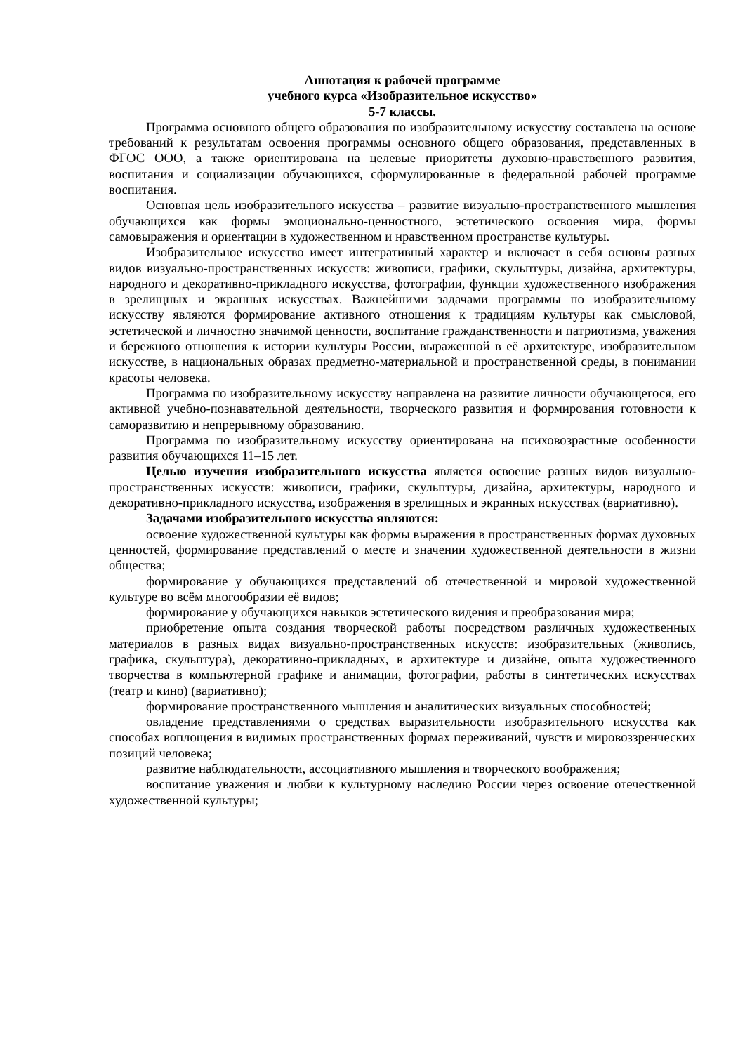Аннотация к рабочей программе
учебного курса «Изобразительное искусство»
5-7 классы.
Программа основного общего образования по изобразительному искусству составлена на основе требований к результатам освоения программы основного общего образования, представленных в ФГОС ООО, а также ориентирована на целевые приоритеты духовно-нравственного развития, воспитания и социализации обучающихся, сформулированные в федеральной рабочей программе воспитания.
Основная цель изобразительного искусства – развитие визуально-пространственного мышления обучающихся как формы эмоционально-ценностного, эстетического освоения мира, формы самовыражения и ориентации в художественном и нравственном пространстве культуры.
Изобразительное искусство имеет интегративный характер и включает в себя основы разных видов визуально-пространственных искусств: живописи, графики, скульптуры, дизайна, архитектуры, народного и декоративно-прикладного искусства, фотографии, функции художественного изображения в зрелищных и экранных искусствах. Важнейшими задачами программы по изобразительному искусству являются формирование активного отношения к традициям культуры как смысловой, эстетической и личностно значимой ценности, воспитание гражданственности и патриотизма, уважения и бережного отношения к истории культуры России, выраженной в её архитектуре, изобразительном искусстве, в национальных образах предметно-материальной и пространственной среды, в понимании красоты человека.
Программа по изобразительному искусству направлена на развитие личности обучающегося, его активной учебно-познавательной деятельности, творческого развития и формирования готовности к саморазвитию и непрерывному образованию.
Программа по изобразительному искусству ориентирована на психовозрастные особенности развития обучающихся 11–15 лет.
Целью изучения изобразительного искусства является освоение разных видов визуально-пространственных искусств: живописи, графики, скульптуры, дизайна, архитектуры, народного и декоративно-прикладного искусства, изображения в зрелищных и экранных искусствах (вариативно).
Задачами изобразительного искусства являются:
освоение художественной культуры как формы выражения в пространственных формах духовных ценностей, формирование представлений о месте и значении художественной деятельности в жизни общества;
формирование у обучающихся представлений об отечественной и мировой художественной культуре во всём многообразии её видов;
формирование у обучающихся навыков эстетического видения и преобразования мира;
приобретение опыта создания творческой работы посредством различных художественных материалов в разных видах визуально-пространственных искусств: изобразительных (живопись, графика, скульптура), декоративно-прикладных, в архитектуре и дизайне, опыта художественного творчества в компьютерной графике и анимации, фотографии, работы в синтетических искусствах (театр и кино) (вариативно);
формирование пространственного мышления и аналитических визуальных способностей;
овладение представлениями о средствах выразительности изобразительного искусства как способах воплощения в видимых пространственных формах переживаний, чувств и мировоззренческих позиций человека;
развитие наблюдательности, ассоциативного мышления и творческого воображения;
воспитание уважения и любви к культурному наследию России через освоение отечественной художественной культуры;